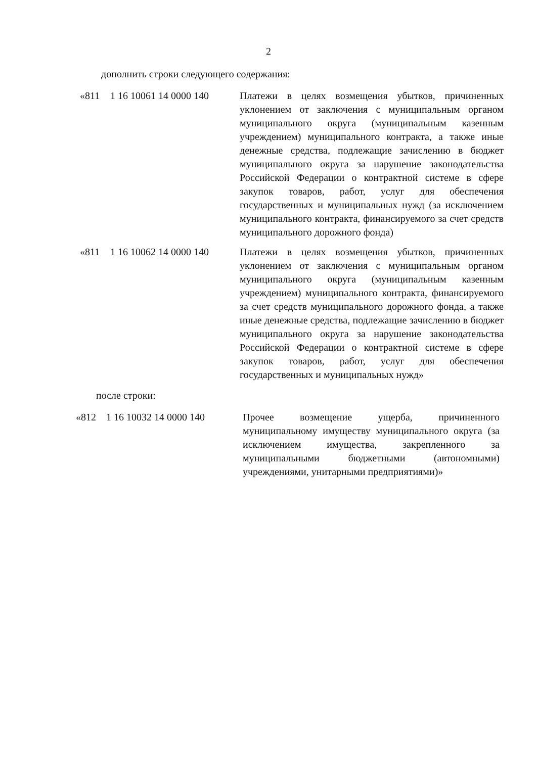2
дополнить строки следующего содержания:
| «811 | 1 16 10061 14 0000 140 | Платежи в целях возмещения убытков, причиненных уклонением от заключения с муниципальным органом муниципального округа (муниципальным казенным учреждением) муниципального контракта, а также иные денежные средства, подлежащие зачислению в бюджет муниципального округа за нарушение законодательства Российской Федерации о контрактной системе в сфере закупок товаров, работ, услуг для обеспечения государственных и муниципальных нужд (за исключением муниципального контракта, финансируемого за счет средств муниципального дорожного фонда) |
| «811 | 1 16 10062 14 0000 140 | Платежи в целях возмещения убытков, причиненных уклонением от заключения с муниципальным органом муниципального округа (муниципальным казенным учреждением) муниципального контракта, финансируемого за счет средств муниципального дорожного фонда, а также иные денежные средства, подлежащие зачислению в бюджет муниципального округа за нарушение законодательства Российской Федерации о контрактной системе в сфере закупок товаров, работ, услуг для обеспечения государственных и муниципальных нужд» |
после строки:
| «812 | 1 16 10032 14 0000 140 | Прочее возмещение ущерба, причиненного муниципальному имуществу муниципального округа (за исключением имущества, закрепленного за муниципальными бюджетными (автономными) учреждениями, унитарными предприятиями)» |